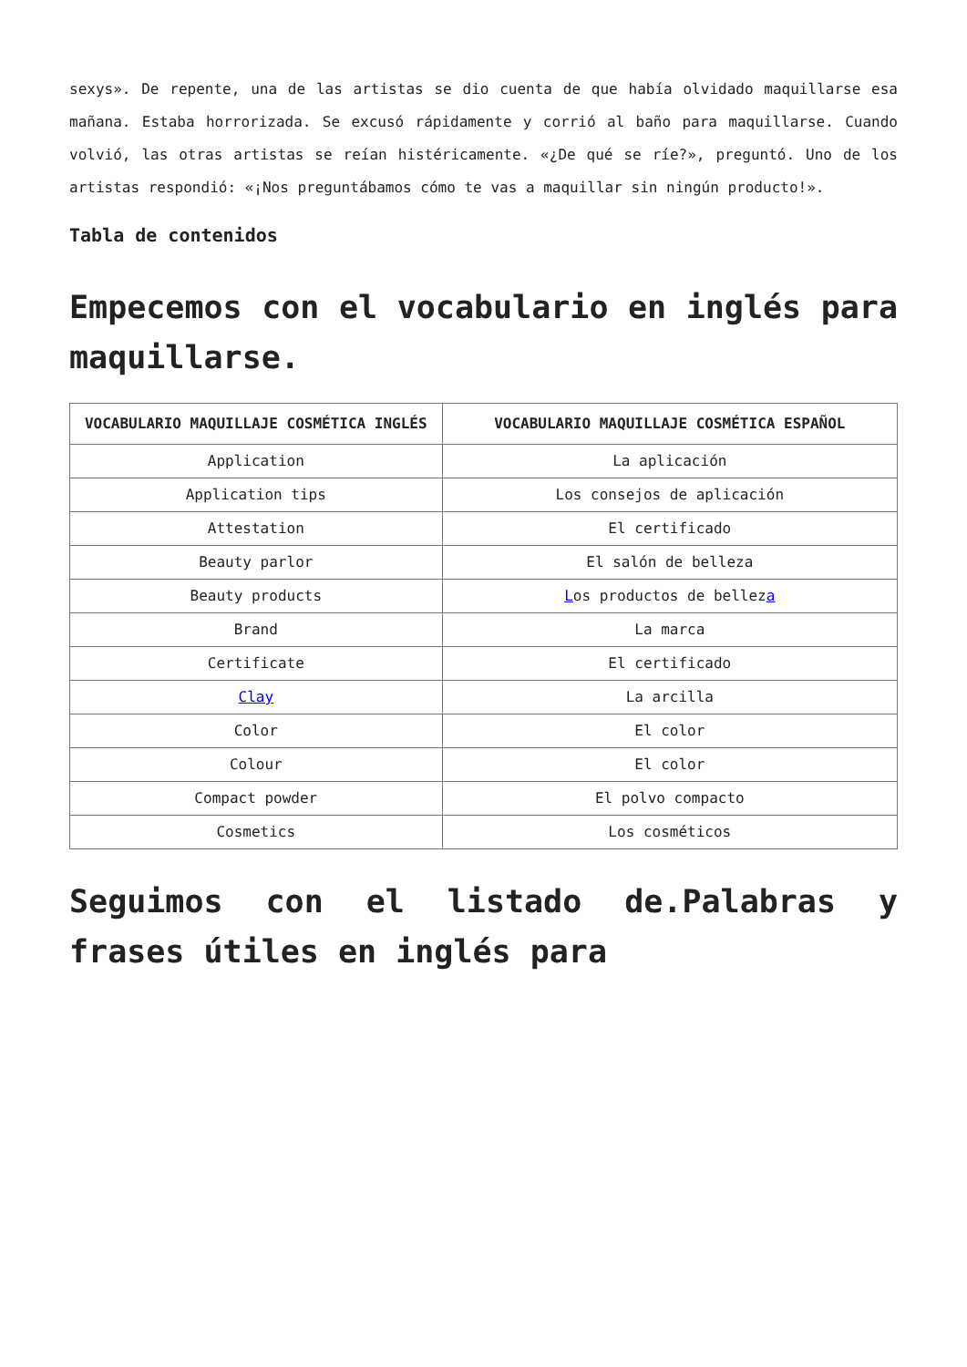sexys». De repente, una de las artistas se dio cuenta de que había olvidado maquillarse esa mañana. Estaba horrorizada. Se excusó rápidamente y corrió al baño para maquillarse. Cuando volvió, las otras artistas se reían histéricamente. «¿De qué se ríe?», preguntó. Uno de los artistas respondió: «¡Nos preguntábamos cómo te vas a maquillar sin ningún producto!».
Tabla de contenidos
Empecemos con el vocabulario en inglés para maquillarse.
| VOCABULARIO MAQUILLAJE COSMÉTICA INGLÉS | VOCABULARIO MAQUILLAJE COSMÉTICA ESPAÑOL |
| --- | --- |
| Application | La aplicación |
| Application tips | Los consejos de aplicación |
| Attestation | El certificado |
| Beauty parlor | El salón de belleza |
| Beauty products | L os productos de bellez a |
| Brand | La marca |
| Certificate | El certificado |
| Clay | La arcilla |
| Color | El color |
| Colour | El color |
| Compact powder | El polvo compacto |
| Cosmetics | Los cosméticos |
Seguimos con el listado de.Palabras y frases útiles en inglés para